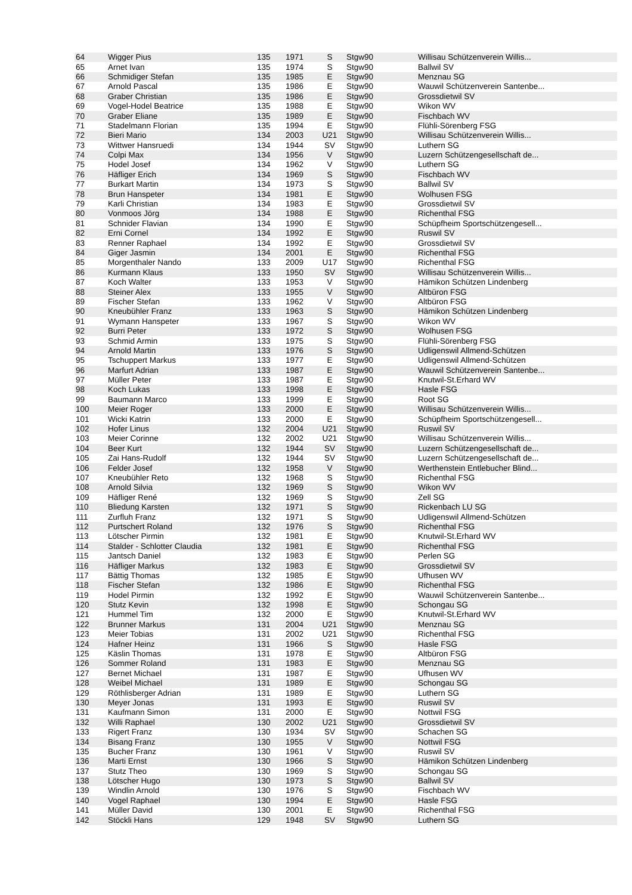| 64 | Wigger Pius | 135 | 1971 | S | Stgw90 | Willisau Schützenverein Willis... |
| 65 | Arnet Ivan | 135 | 1974 | S | Stgw90 | Ballwil SV |
| 66 | Schmidiger Stefan | 135 | 1985 | E | Stgw90 | Menznau SG |
| 67 | Arnold Pascal | 135 | 1986 | E | Stgw90 | Wauwil Schützenverein Santenbe... |
| 68 | Graber Christian | 135 | 1986 | E | Stgw90 | Grossdietwil SV |
| 69 | Vogel-Hodel Beatrice | 135 | 1988 | E | Stgw90 | Wikon WV |
| 70 | Graber Eliane | 135 | 1989 | E | Stgw90 | Fischbach WV |
| 71 | Stadelmann Florian | 135 | 1994 | E | Stgw90 | Flühli-Sörenberg FSG |
| 72 | Bieri Mario | 134 | 2003 | U21 | Stgw90 | Willisau Schützenverein Willis... |
| 73 | Wittwer Hansruedi | 134 | 1944 | SV | Stgw90 | Luthern SG |
| 74 | Colpi Max | 134 | 1956 | V | Stgw90 | Luzern Schützengesellschaft de... |
| 75 | Hodel Josef | 134 | 1962 | V | Stgw90 | Luthern SG |
| 76 | Häfliger Erich | 134 | 1969 | S | Stgw90 | Fischbach WV |
| 77 | Burkart Martin | 134 | 1973 | S | Stgw90 | Ballwil SV |
| 78 | Brun Hanspeter | 134 | 1981 | E | Stgw90 | Wolhusen FSG |
| 79 | Karli Christian | 134 | 1983 | E | Stgw90 | Grossdietwil SV |
| 80 | Vonmoos Jörg | 134 | 1988 | E | Stgw90 | Richenthal FSG |
| 81 | Schnider Flavian | 134 | 1990 | E | Stgw90 | Schüpfheim Sportschützengesell... |
| 82 | Erni Cornel | 134 | 1992 | E | Stgw90 | Ruswil SV |
| 83 | Renner Raphael | 134 | 1992 | E | Stgw90 | Grossdietwil SV |
| 84 | Giger Jasmin | 134 | 2001 | E | Stgw90 | Richenthal FSG |
| 85 | Morgenthaler Nando | 133 | 2009 | U17 | Stgw90 | Richenthal FSG |
| 86 | Kurmann Klaus | 133 | 1950 | SV | Stgw90 | Willisau Schützenverein Willis... |
| 87 | Koch Walter | 133 | 1953 | V | Stgw90 | Hämikon Schützen Lindenberg |
| 88 | Steiner Alex | 133 | 1955 | V | Stgw90 | Altbüron FSG |
| 89 | Fischer Stefan | 133 | 1962 | V | Stgw90 | Altbüron FSG |
| 90 | Kneubühler Franz | 133 | 1963 | S | Stgw90 | Hämikon Schützen Lindenberg |
| 91 | Wymann Hanspeter | 133 | 1967 | S | Stgw90 | Wikon WV |
| 92 | Burri Peter | 133 | 1972 | S | Stgw90 | Wolhusen FSG |
| 93 | Schmid Armin | 133 | 1975 | S | Stgw90 | Flühli-Sörenberg FSG |
| 94 | Arnold Martin | 133 | 1976 | S | Stgw90 | Udligenswil Allmend-Schützen |
| 95 | Tschuppert Markus | 133 | 1977 | E | Stgw90 | Udligenswil Allmend-Schützen |
| 96 | Marfurt Adrian | 133 | 1987 | E | Stgw90 | Wauwil Schützenverein Santenbe... |
| 97 | Müller Peter | 133 | 1987 | E | Stgw90 | Knutwil-St.Erhard WV |
| 98 | Koch Lukas | 133 | 1998 | E | Stgw90 | Hasle FSG |
| 99 | Baumann Marco | 133 | 1999 | E | Stgw90 | Root SG |
| 100 | Meier Roger | 133 | 2000 | E | Stgw90 | Willisau Schützenverein Willis... |
| 101 | Wicki Katrin | 133 | 2000 | E | Stgw90 | Schüpfheim Sportschützengesell... |
| 102 | Hofer Linus | 132 | 2004 | U21 | Stgw90 | Ruswil SV |
| 103 | Meier Corinne | 132 | 2002 | U21 | Stgw90 | Willisau Schützenverein Willis... |
| 104 | Beer Kurt | 132 | 1944 | SV | Stgw90 | Luzern Schützengesellschaft de... |
| 105 | Zai Hans-Rudolf | 132 | 1944 | SV | Stgw90 | Luzern Schützengesellschaft de... |
| 106 | Felder Josef | 132 | 1958 | V | Stgw90 | Werthenstein Entlebucher Blind... |
| 107 | Kneubühler Reto | 132 | 1968 | S | Stgw90 | Richenthal FSG |
| 108 | Arnold Silvia | 132 | 1969 | S | Stgw90 | Wikon WV |
| 109 | Häfliger René | 132 | 1969 | S | Stgw90 | Zell SG |
| 110 | Bliedung Karsten | 132 | 1971 | S | Stgw90 | Rickenbach LU SG |
| 111 | Zurfluh Franz | 132 | 1971 | S | Stgw90 | Udligenswil Allmend-Schützen |
| 112 | Purtschert Roland | 132 | 1976 | S | Stgw90 | Richenthal FSG |
| 113 | Lötscher Pirmin | 132 | 1981 | E | Stgw90 | Knutwil-St.Erhard WV |
| 114 | Stalder - Schlotter Claudia | 132 | 1981 | E | Stgw90 | Richenthal FSG |
| 115 | Jantsch Daniel | 132 | 1983 | E | Stgw90 | Perlen SG |
| 116 | Häfliger Markus | 132 | 1983 | E | Stgw90 | Grossdietwil SV |
| 117 | Bättig Thomas | 132 | 1985 | E | Stgw90 | Ufhusen WV |
| 118 | Fischer Stefan | 132 | 1986 | E | Stgw90 | Richenthal FSG |
| 119 | Hodel Pirmin | 132 | 1992 | E | Stgw90 | Wauwil Schützenverein Santenbe... |
| 120 | Stutz Kevin | 132 | 1998 | E | Stgw90 | Schongau SG |
| 121 | Hummel Tim | 132 | 2000 | E | Stgw90 | Knutwil-St.Erhard WV |
| 122 | Brunner Markus | 131 | 2004 | U21 | Stgw90 | Menznau SG |
| 123 | Meier Tobias | 131 | 2002 | U21 | Stgw90 | Richenthal FSG |
| 124 | Hafner Heinz | 131 | 1966 | S | Stgw90 | Hasle FSG |
| 125 | Käslin Thomas | 131 | 1978 | E | Stgw90 | Altbüron FSG |
| 126 | Sommer Roland | 131 | 1983 | E | Stgw90 | Menznau SG |
| 127 | Bernet Michael | 131 | 1987 | E | Stgw90 | Ufhusen WV |
| 128 | Weibel Michael | 131 | 1989 | E | Stgw90 | Schongau SG |
| 129 | Röthlisberger Adrian | 131 | 1989 | E | Stgw90 | Luthern SG |
| 130 | Meyer Jonas | 131 | 1993 | E | Stgw90 | Ruswil SV |
| 131 | Kaufmann Simon | 131 | 2000 | E | Stgw90 | Nottwil FSG |
| 132 | Willi Raphael | 130 | 2002 | U21 | Stgw90 | Grossdietwil SV |
| 133 | Rigert Franz | 130 | 1934 | SV | Stgw90 | Schachen SG |
| 134 | Bisang Franz | 130 | 1955 | V | Stgw90 | Nottwil FSG |
| 135 | Bucher Franz | 130 | 1961 | V | Stgw90 | Ruswil SV |
| 136 | Marti Ernst | 130 | 1966 | S | Stgw90 | Hämikon Schützen Lindenberg |
| 137 | Stutz Theo | 130 | 1969 | S | Stgw90 | Schongau SG |
| 138 | Lötscher Hugo | 130 | 1973 | S | Stgw90 | Ballwil SV |
| 139 | Windlin Arnold | 130 | 1976 | S | Stgw90 | Fischbach WV |
| 140 | Vogel Raphael | 130 | 1994 | E | Stgw90 | Hasle FSG |
| 141 | Müller David | 130 | 2001 | E | Stgw90 | Richenthal FSG |
| 142 | Stöckli Hans | 129 | 1948 | SV | Stgw90 | Luthern SG |